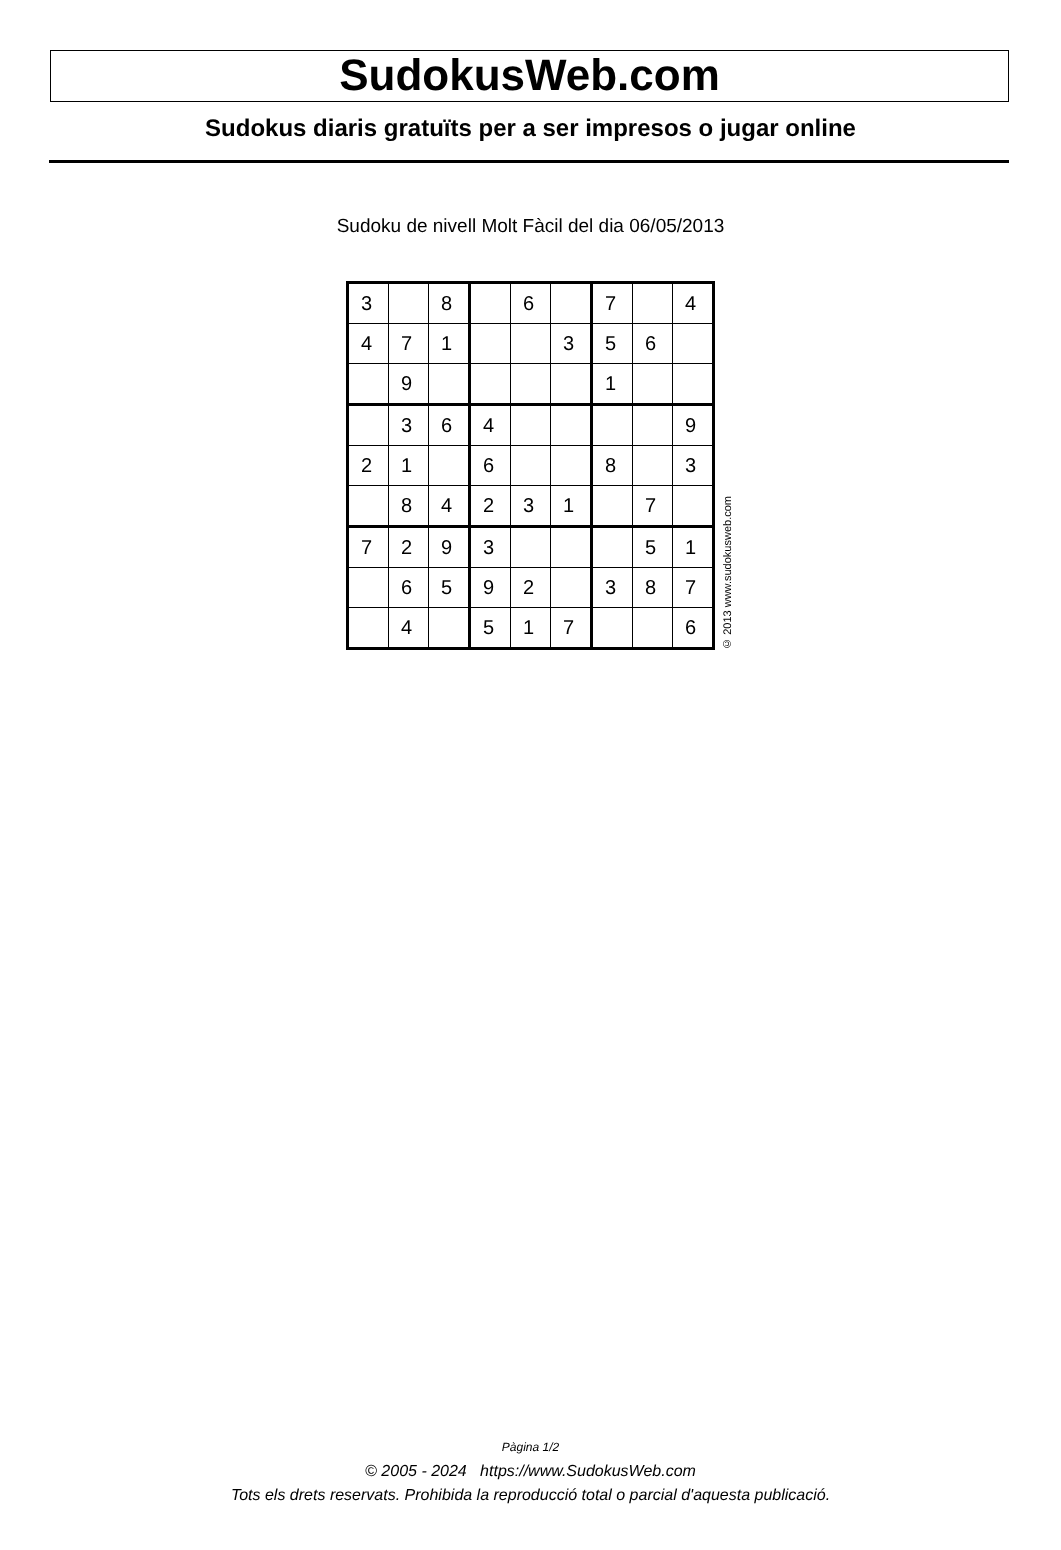SudokusWeb.com
Sudokus diaris gratuïts per a ser impresos o jugar online
Sudoku de nivell Molt Fàcil del dia 06/05/2013
| 3 | | 8 | | 6 | | 7 | | 4 |
| 4 | 7 | 1 | | | 3 | 5 | 6 | |
| | 9 | | | | | 1 | | |
| | 3 | 6 | 4 | | | | | 9 |
| 2 | 1 | | 6 | | | 8 | | 3 |
| | 8 | 4 | 2 | 3 | 1 | | 7 | |
| 7 | 2 | 9 | 3 | | | | 5 | 1 |
| | 6 | 5 | 9 | 2 | | 3 | 8 | 7 |
| | 4 | | 5 | 1 | 7 | | | 6 |
© 2013 www.sudokusweb.com
Pàgina 1/2
© 2005 - 2024 https://www.SudokusWeb.com
Tots els drets reservats. Prohibida la reproducció total o parcial d'aquesta publicació.